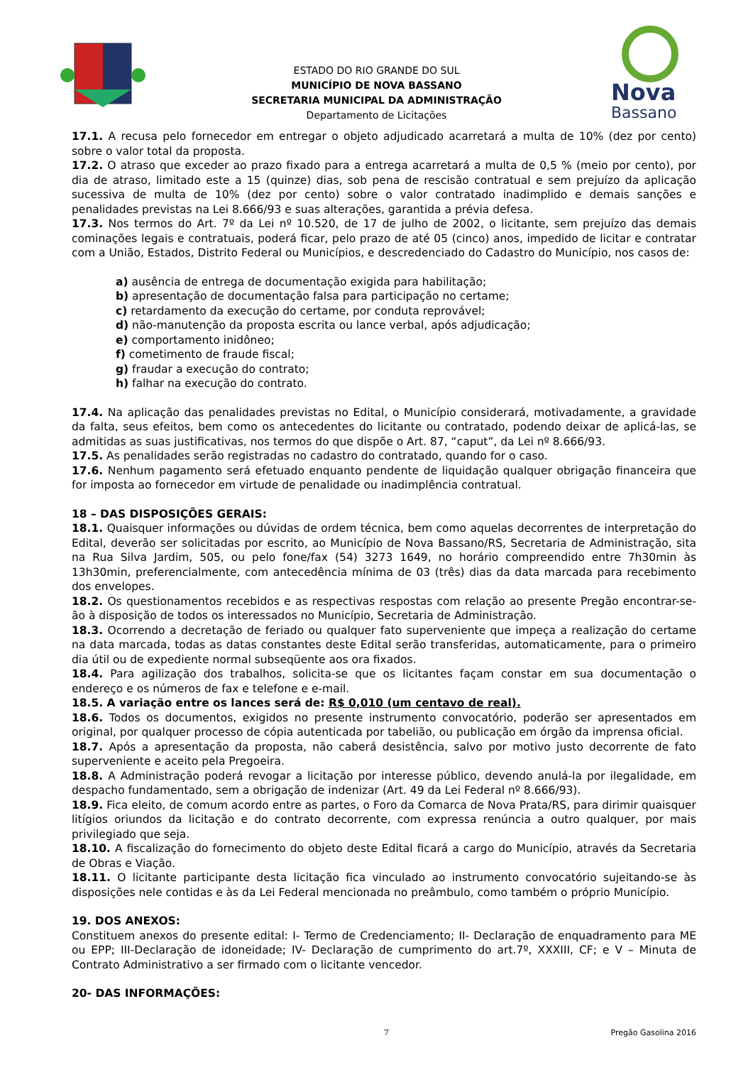ESTADO DO RIO GRANDE DO SUL
MUNICÍPIO DE NOVA BASSANO
SECRETARIA MUNICIPAL DA ADMINISTRAÇÃO
Departamento de Licitações
Nova
Bassano
17.1. A recusa pelo fornecedor em entregar o objeto adjudicado acarretará a multa de 10% (dez por cento) sobre o valor total da proposta.
17.2. O atraso que exceder ao prazo fixado para a entrega acarretará a multa de 0,5 % (meio por cento), por dia de atraso, limitado este a 15 (quinze) dias, sob pena de rescisão contratual e sem prejuízo da aplicação sucessiva de multa de 10% (dez por cento) sobre o valor contratado inadimplido e demais sanções e penalidades previstas na Lei 8.666/93 e suas alterações, garantida a prévia defesa.
17.3. Nos termos do Art. 7º da Lei nº 10.520, de 17 de julho de 2002, o licitante, sem prejuízo das demais cominações legais e contratuais, poderá ficar, pelo prazo de até 05 (cinco) anos, impedido de licitar e contratar com a União, Estados, Distrito Federal ou Municípios, e descredenciado do Cadastro do Município, nos casos de:
a) ausência de entrega de documentação exigida para habilitação;
b) apresentação de documentação falsa para participação no certame;
c) retardamento da execução do certame, por conduta reprovável;
d) não-manutenção da proposta escrita ou lance verbal, após adjudicação;
e) comportamento inidôneo;
f) cometimento de fraude fiscal;
g) fraudar a execução do contrato;
h) falhar na execução do contrato.
17.4. Na aplicação das penalidades previstas no Edital, o Município considerará, motivadamente, a gravidade da falta, seus efeitos, bem como os antecedentes do licitante ou contratado, podendo deixar de aplicá-las, se admitidas as suas justificativas, nos termos do que dispõe o Art. 87, “caput”, da Lei nº 8.666/93.
17.5. As penalidades serão registradas no cadastro do contratado, quando for o caso.
17.6. Nenhum pagamento será efetuado enquanto pendente de liquidação qualquer obrigação financeira que for imposta ao fornecedor em virtude de penalidade ou inadimplência contratual.
18 – DAS DISPOSIÇÕES GERAIS:
18.1. Quaisquer informações ou dúvidas de ordem técnica, bem como aquelas decorrentes de interpretação do Edital, deverão ser solicitadas por escrito, ao Município de Nova Bassano/RS, Secretaria de Administração, sita na Rua Silva Jardim, 505, ou pelo fone/fax (54) 3273 1649, no horário compreendido entre 7h30min às 13h30min, preferencialmente, com antecedência mínima de 03 (três) dias da data marcada para recebimento dos envelopes.
18.2. Os questionamentos recebidos e as respectivas respostas com relação ao presente Pregão encontrar-se-ão à disposição de todos os interessados no Município, Secretaria de Administração.
18.3. Ocorrendo a decretação de feriado ou qualquer fato superveniente que impeça a realização do certame na data marcada, todas as datas constantes deste Edital serão transferidas, automaticamente, para o primeiro dia útil ou de expediente normal subseqüente aos ora fixados.
18.4. Para agilização dos trabalhos, solicita-se que os licitantes façam constar em sua documentação o endereço e os números de fax e telefone e e-mail.
18.5. A variação entre os lances será de: R$ 0,010 (um centavo de real).
18.6. Todos os documentos, exigidos no presente instrumento convocatório, poderão ser apresentados em original, por qualquer processo de cópia autenticada por tabelião, ou publicação em órgão da imprensa oficial.
18.7. Após a apresentação da proposta, não caberá desistência, salvo por motivo justo decorrente de fato superveniente e aceito pela Pregoeira.
18.8. A Administração poderá revogar a licitação por interesse público, devendo anulá-la por ilegalidade, em despacho fundamentado, sem a obrigação de indenizar (Art. 49 da Lei Federal nº 8.666/93).
18.9. Fica eleito, de comum acordo entre as partes, o Foro da Comarca de Nova Prata/RS, para dirimir quaisquer litígios oriundos da licitação e do contrato decorrente, com expressa renúncia a outro qualquer, por mais privilegiado que seja.
18.10. A fiscalização do fornecimento do objeto deste Edital ficará a cargo do Município, através da Secretaria de Obras e Viação.
18.11. O licitante participante desta licitação fica vinculado ao instrumento convocatório sujeitando-se às disposições nele contidas e às da Lei Federal mencionada no preâmbulo, como também o próprio Município.
19. DOS ANEXOS:
Constituem anexos do presente edital: I- Termo de Credenciamento; II- Declaração de enquadramento para ME ou EPP; III-Declaração de idoneidade; IV- Declaração de cumprimento do art.7º, XXXIII, CF; e V – Minuta de Contrato Administrativo a ser firmado com o licitante vencedor.
20- DAS INFORMAÇÕES:
7 Pregão Gasolina 2016